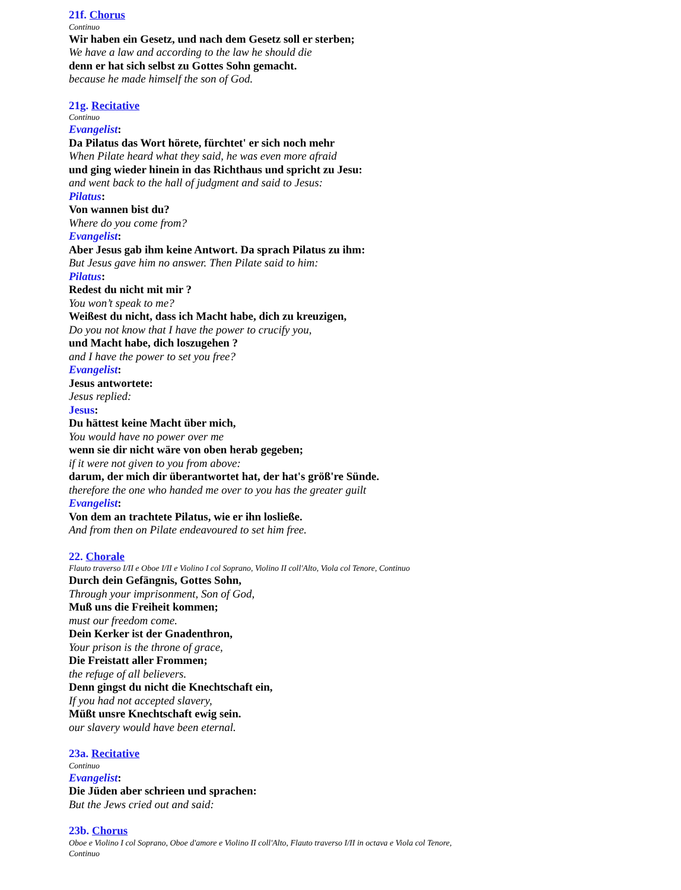21f. Chorus
Continuo
Wir haben ein Gesetz, und nach dem Gesetz soll er sterben;
We have a law and according to the law he should die
denn er hat sich selbst zu Gottes Sohn gemacht.
because he made himself the son of God.
21g. Recitative
Continuo
Evangelist:
Da Pilatus das Wort hörete, fürchtet' er sich noch mehr
When Pilate heard what they said, he was even more afraid
und ging wieder hinein in das Richthaus und spricht zu Jesu:
and went back to the hall of judgment and said to Jesus:
Pilatus:
Von wannen bist du?
Where do you come from?
Evangelist:
Aber Jesus gab ihm keine Antwort. Da sprach Pilatus zu ihm:
But Jesus gave him no answer. Then Pilate said to him:
Pilatus:
Redest du nicht mit mir ?
You won’t speak to me?
Weißest du nicht, dass ich Macht habe, dich zu kreuzigen,
Do you not know that I have the power to crucify you,
und Macht habe, dich loszugehen ?
and I have the power to set you free?
Evangelist:
Jesus antwortete:
Jesus replied:
Jesus:
Du hättest keine Macht über mich,
You would have no power over me
wenn sie dir nicht wäre von oben herab gegeben;
if it were not given to you from above:
darum, der mich dir überantwortet hat, der hat's größ're Sünde.
therefore the one who handed me over to you has the greater guilt
Evangelist:
Von dem an trachtete Pilatus, wie er ihn losließe.
And from then on Pilate endeavoured to set him free.
22. Chorale
Flauto traverso I/II e Oboe I/II e Violino I col Soprano, Violino II coll'Alto, Viola col Tenore, Continuo
Durch dein Gefängnis, Gottes Sohn,
Through your imprisonment, Son of God,
Muß uns die Freiheit kommen;
must our freedom come.
Dein Kerker ist der Gnadenthron,
Your prison is the throne of grace,
Die Freistatt aller Frommen;
the refuge of all believers.
Denn gingst du nicht die Knechtschaft ein,
If you had not accepted slavery,
Müßt unsre Knechtschaft ewig sein.
our slavery would have been eternal.
23a. Recitative
Continuo
Evangelist:
Die Jüden aber schrieen und sprachen:
But the Jews cried out and said:
23b. Chorus
Oboe e Violino I col Soprano, Oboe d'amore e Violino II coll'Alto, Flauto traverso I/II in octava e Viola col Tenore, Continuo